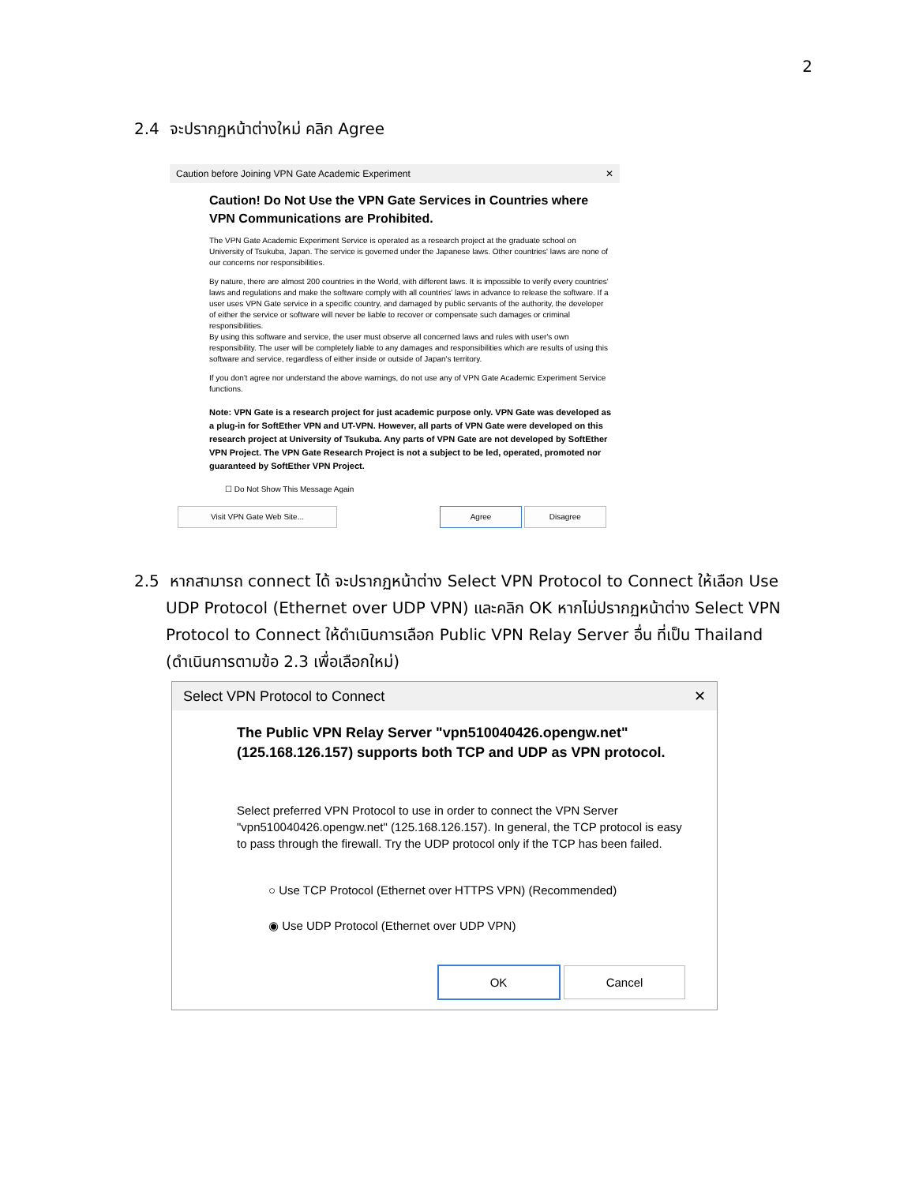2
2.4 จะปรากฏหน้าต่างใหม่ คลิก Agree
Caution before Joining VPN Gate Academic Experiment ✕
Caution! Do Not Use the VPN Gate Services in Countries where VPN Communications are Prohibited.
The VPN Gate Academic Experiment Service is operated as a research project at the graduate school on University of Tsukuba, Japan. The service is governed under the Japanese laws. Other countries' laws are none of our concerns nor responsibilities.
By nature, there are almost 200 countries in the World, with different laws. It is impossible to verify every countries' laws and regulations and make the software comply with all countries' laws in advance to release the software. If a user uses VPN Gate service in a specific country, and damaged by public servants of the authority, the developer of either the service or software will never be liable to recover or compensate such damages or criminal responsibilities.
By using this software and service, the user must observe all concerned laws and rules with user's own responsibility. The user will be completely liable to any damages and responsibilities which are results of using this software and service, regardless of either inside or outside of Japan's territory.
If you don't agree nor understand the above warnings, do not use any of VPN Gate Academic Experiment Service functions.
Note: VPN Gate is a research project for just academic purpose only. VPN Gate was developed as a plug-in for SoftEther VPN and UT-VPN. However, all parts of VPN Gate were developed on this research project at University of Tsukuba. Any parts of VPN Gate are not developed by SoftEther VPN Project. The VPN Gate Research Project is not a subject to be led, operated, promoted nor guaranteed by SoftEther VPN Project.
☐ Do Not Show This Message Again
Visit VPN Gate Web Site... Agree Disagree
2.5 หากสามารถ connect ได้ จะปรากฏหน้าต่าง Select VPN Protocol to Connect ให้เลือก Use UDP Protocol (Ethernet over UDP VPN) และคลิก OK หากไม่ปรากฏหน้าต่าง Select VPN Protocol to Connect ให้ดำเนินการเลือก Public VPN Relay Server อื่น ที่เป็น Thailand (ดำเนินการตามข้อ 2.3 เพื่อเลือกใหม่)
Select VPN Protocol to Connect ✕
The Public VPN Relay Server "vpn510040426.opengw.net" (125.168.126.157) supports both TCP and UDP as VPN protocol.
Select preferred VPN Protocol to use in order to connect the VPN Server "vpn510040426.opengw.net" (125.168.126.157). In general, the TCP protocol is easy to pass through the firewall. Try the UDP protocol only if the TCP has been failed.
○ Use TCP Protocol (Ethernet over HTTPS VPN) (Recommended)
◉ Use UDP Protocol (Ethernet over UDP VPN)
OK Cancel